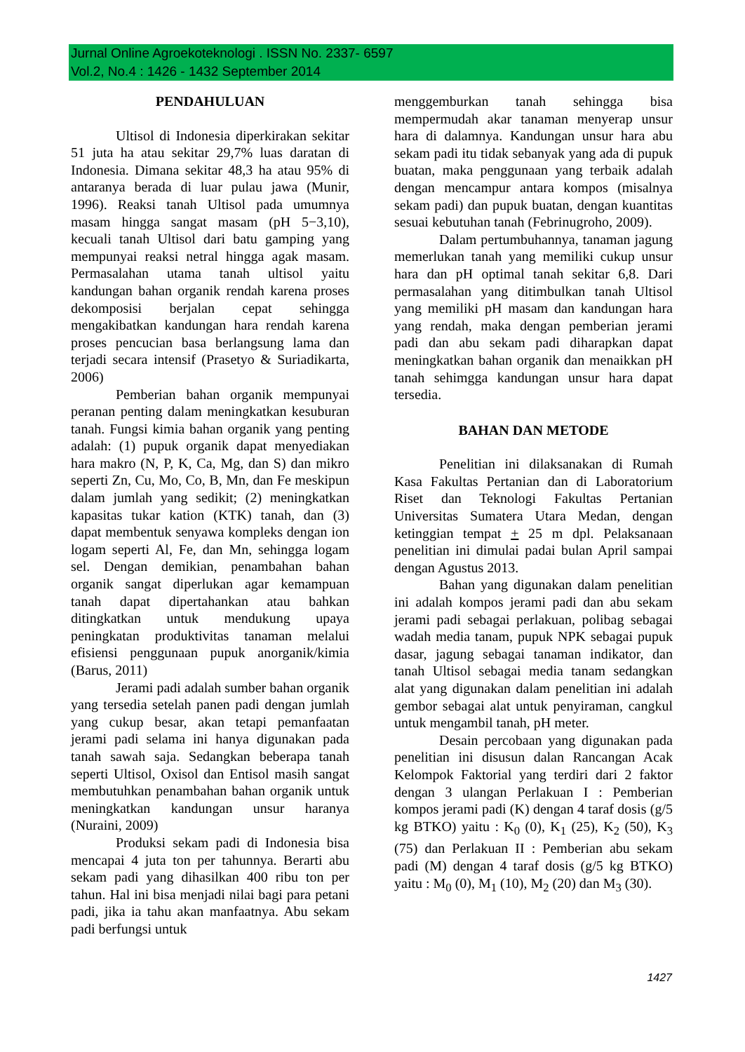Jurnal Online Agroekoteknologi . ISSN No. 2337- 6597
Vol.2, No.4 : 1426 - 1432 September 2014
PENDAHULUAN
Ultisol di Indonesia diperkirakan sekitar 51 juta ha atau sekitar 29,7% luas daratan di Indonesia. Dimana sekitar 48,3 ha atau 95% di antaranya berada di luar pulau jawa (Munir, 1996). Reaksi tanah Ultisol pada umumnya masam hingga sangat masam (pH 5−3,10), kecuali tanah Ultisol dari batu gamping yang mempunyai reaksi netral hingga agak masam. Permasalahan utama tanah ultisol yaitu kandungan bahan organik rendah karena proses dekomposisi berjalan cepat sehingga mengakibatkan kandungan hara rendah karena proses pencucian basa berlangsung lama dan terjadi secara intensif (Prasetyo & Suriadikarta, 2006)
Pemberian bahan organik mempunyai peranan penting dalam meningkatkan kesuburan tanah. Fungsi kimia bahan organik yang penting adalah: (1) pupuk organik dapat menyediakan hara makro (N, P, K, Ca, Mg, dan S) dan mikro seperti Zn, Cu, Mo, Co, B, Mn, dan Fe meskipun dalam jumlah yang sedikit; (2) meningkatkan kapasitas tukar kation (KTK) tanah, dan (3) dapat membentuk senyawa kompleks dengan ion logam seperti Al, Fe, dan Mn, sehingga logam sel. Dengan demikian, penambahan bahan organik sangat diperlukan agar kemampuan tanah dapat dipertahankan atau bahkan ditingkatkan untuk mendukung upaya peningkatan produktivitas tanaman melalui efisiensi penggunaan pupuk anorganik/kimia (Barus, 2011)
Jerami padi adalah sumber bahan organik yang tersedia setelah panen padi dengan jumlah yang cukup besar, akan tetapi pemanfaatan jerami padi selama ini hanya digunakan pada tanah sawah saja. Sedangkan beberapa tanah seperti Ultisol, Oxisol dan Entisol masih sangat membutuhkan penambahan bahan organik untuk meningkatkan kandungan unsur haranya (Nuraini, 2009)
Produksi sekam padi di Indonesia bisa mencapai 4 juta ton per tahunnya. Berarti abu sekam padi yang dihasilkan 400 ribu ton per tahun. Hal ini bisa menjadi nilai bagi para petani padi, jika ia tahu akan manfaatnya. Abu sekam padi berfungsi untuk
menggemburkan tanah sehingga bisa mempermudah akar tanaman menyerap unsur hara di dalamnya. Kandungan unsur hara abu sekam padi itu tidak sebanyak yang ada di pupuk buatan, maka penggunaan yang terbaik adalah dengan mencampur antara kompos (misalnya sekam padi) dan pupuk buatan, dengan kuantitas sesuai kebutuhan tanah (Febrinugroho, 2009).
Dalam pertumbuhannya, tanaman jagung memerlukan tanah yang memiliki cukup unsur hara dan pH optimal tanah sekitar 6,8. Dari permasalahan yang ditimbulkan tanah Ultisol yang memiliki pH masam dan kandungan hara yang rendah, maka dengan pemberian jerami padi dan abu sekam padi diharapkan dapat meningkatkan bahan organik dan menaikkan pH tanah sehimgga kandungan unsur hara dapat tersedia.
BAHAN DAN METODE
Penelitian ini dilaksanakan di Rumah Kasa Fakultas Pertanian dan di Laboratorium Riset dan Teknologi Fakultas Pertanian Universitas Sumatera Utara Medan, dengan ketinggian tempat + 25 m dpl. Pelaksanaan penelitian ini dimulai padai bulan April sampai dengan Agustus 2013.
Bahan yang digunakan dalam penelitian ini adalah kompos jerami padi dan abu sekam jerami padi sebagai perlakuan, polibag sebagai wadah media tanam, pupuk NPK sebagai pupuk dasar, jagung sebagai tanaman indikator, dan tanah Ultisol sebagai media tanam sedangkan alat yang digunakan dalam penelitian ini adalah gembor sebagai alat untuk penyiraman, cangkul untuk mengambil tanah, pH meter.
Desain percobaan yang digunakan pada penelitian ini disusun dalan Rancangan Acak Kelompok Faktorial yang terdiri dari 2 faktor dengan 3 ulangan Perlakuan I : Pemberian kompos jerami padi (K) dengan 4 taraf dosis (g/5 kg BTKO) yaitu : K<sub>0</sub> (0), K<sub>1</sub> (25), K<sub>2</sub> (50), K<sub>3</sub> (75) dan Perlakuan II : Pemberian abu sekam padi (M) dengan 4 taraf dosis (g/5 kg BTKO) yaitu : M<sub>0</sub> (0), M<sub>1</sub> (10), M<sub>2</sub> (20) dan M<sub>3</sub> (30).
1427